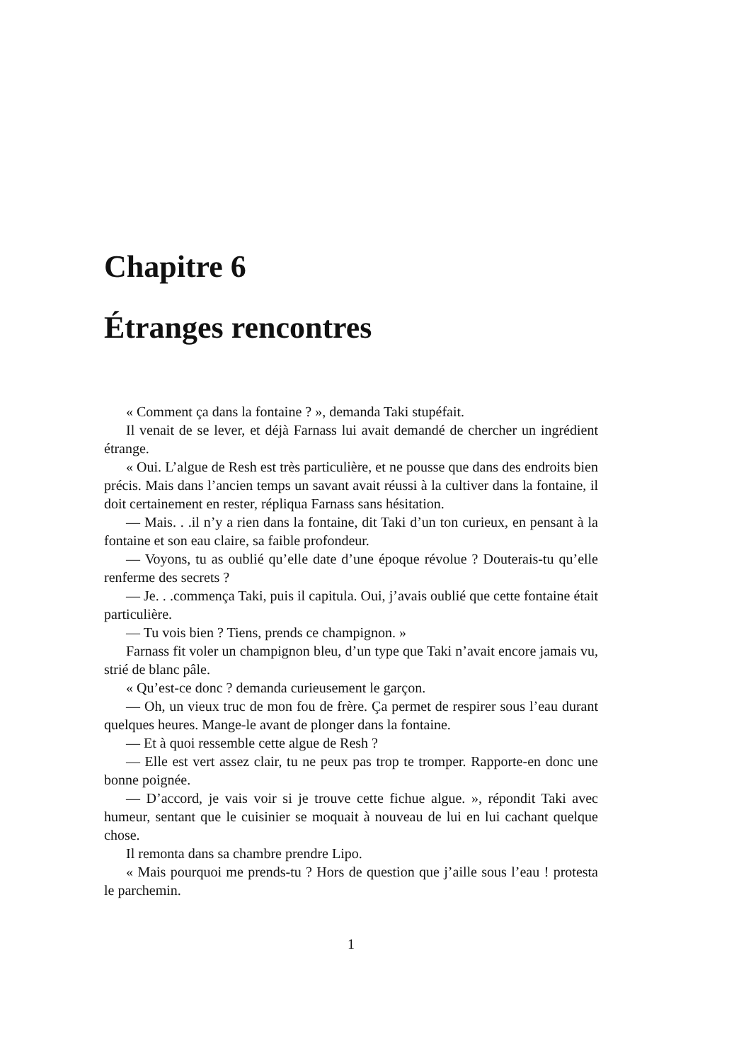Chapitre 6
Étranges rencontres
« Comment ça dans la fontaine ? », demanda Taki stupéfait.
Il venait de se lever, et déjà Farnass lui avait demandé de chercher un ingrédient étrange.
« Oui. L’algue de Resh est très particulière, et ne pousse que dans des endroits bien précis. Mais dans l’ancien temps un savant avait réussi à la cultiver dans la fontaine, il doit certainement en rester, répliqua Farnass sans hésitation.
— Mais. . .il n’y a rien dans la fontaine, dit Taki d’un ton curieux, en pensant à la fontaine et son eau claire, sa faible profondeur.
— Voyons, tu as oublié qu’elle date d’une époque révolue ? Douterais-tu qu’elle renferme des secrets ?
— Je. . .commença Taki, puis il capitula. Oui, j’avais oublié que cette fontaine était particulière.
— Tu vois bien ? Tiens, prends ce champignon. »
Farnass fit voler un champignon bleu, d’un type que Taki n’avait encore jamais vu, strié de blanc pâle.
« Qu’est-ce donc ? demanda curieusement le garçon.
— Oh, un vieux truc de mon fou de frère. Ça permet de respirer sous l’eau durant quelques heures. Mange-le avant de plonger dans la fontaine.
— Et à quoi ressemble cette algue de Resh ?
— Elle est vert assez clair, tu ne peux pas trop te tromper. Rapporte-en donc une bonne poignée.
— D’accord, je vais voir si je trouve cette fichue algue. », répondit Taki avec humeur, sentant que le cuisinier se moquait à nouveau de lui en lui cachant quelque chose.
Il remonta dans sa chambre prendre Lipo.
« Mais pourquoi me prends-tu ? Hors de question que j’aille sous l’eau ! protesta le parchemin.
1